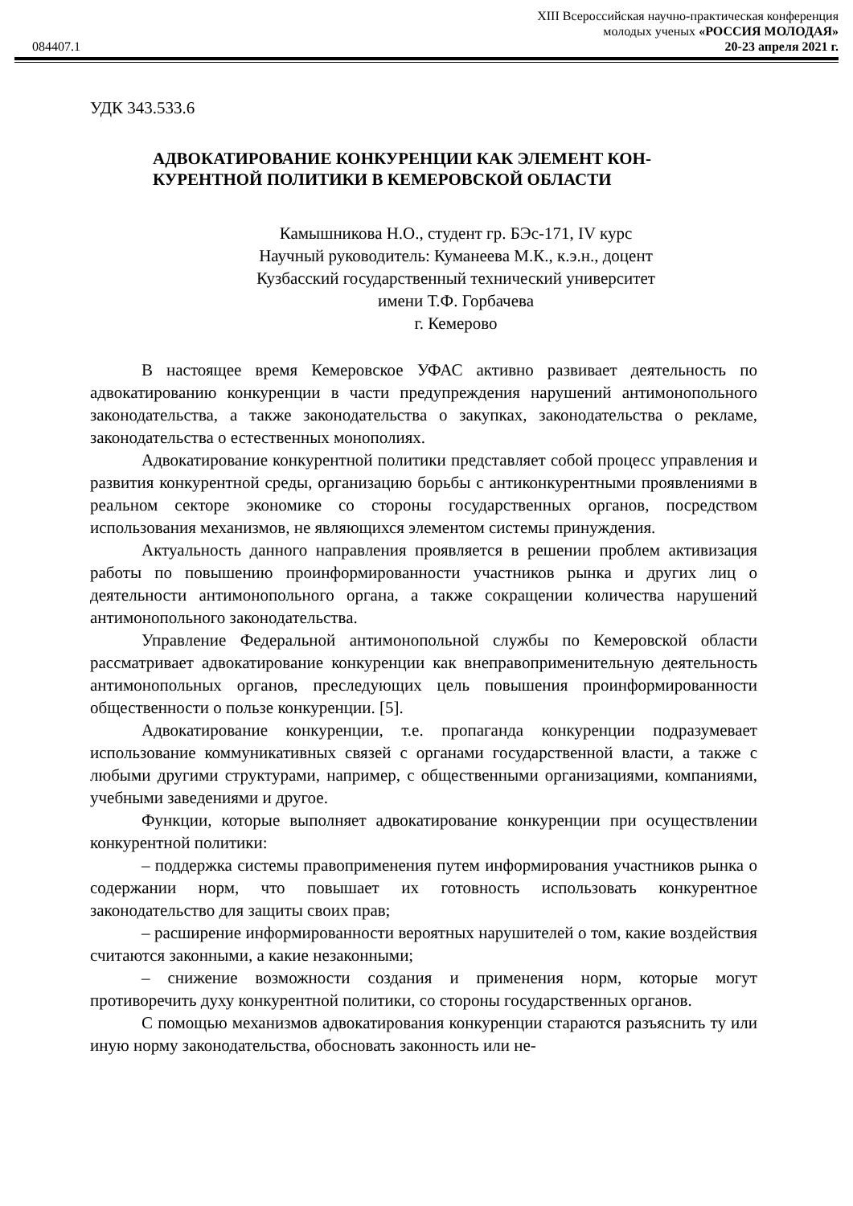XIII Всероссийская научно-практическая конференция
молодых ученых «РОССИЯ МОЛОДАЯ»
084407.1 20-23 апреля 2021 г.
УДК 343.533.6
АДВОКАТИРОВАНИЕ КОНКУРЕНЦИИ КАК ЭЛЕМЕНТ КОН-
КУРЕНТНОЙ ПОЛИТИКИ В КЕМЕРОВСКОЙ ОБЛАСТИ
Камышникова Н.О., студент гр. БЭс-171, IV курс
Научный руководитель: Куманеева М.К., к.э.н., доцент
Кузбасский государственный технический университет
имени Т.Ф. Горбачева
г. Кемерово
В настоящее время Кемеровское УФАС активно развивает деятельность по адвокатированию конкуренции в части предупреждения нарушений антимонопольного законодательства, а также законодательства о закупках, законодательства о рекламе, законодательства о естественных монополиях.
Адвокатирование конкурентной политики представляет собой процесс управления и развития конкурентной среды, организацию борьбы с антиконкурентными проявлениями в реальном секторе экономике со стороны государственных органов, посредством использования механизмов, не являющихся элементом системы принуждения.
Актуальность данного направления проявляется в решении проблем активизация работы по повышению проинформированности участников рынка и других лиц о деятельности антимонопольного органа, а также сокращении количества нарушений антимонопольного законодательства.
Управление Федеральной антимонопольной службы по Кемеровской области рассматривает адвокатирование конкуренции как внеправоприменительную деятельность антимонопольных органов, преследующих цель повышения проинформированности общественности о пользе конкуренции. [5].
Адвокатирование конкуренции, т.е. пропаганда конкуренции подразумевает использование коммуникативных связей с органами государственной власти, а также с любыми другими структурами, например, с общественными организациями, компаниями, учебными заведениями и другое.
Функции, которые выполняет адвокатирование конкуренции при осуществлении конкурентной политики:
– поддержка системы правоприменения путем информирования участников рынка о содержании норм, что повышает их готовность использовать конкурентное законодательство для защиты своих прав;
– расширение информированности вероятных нарушителей о том, какие воздействия считаются законными, а какие незаконными;
– снижение возможности создания и применения норм, которые могут противоречить духу конкурентной политики, со стороны государственных органов.
С помощью механизмов адвокатирования конкуренции стараются разъяснить ту или иную норму законодательства, обосновать законность или не-